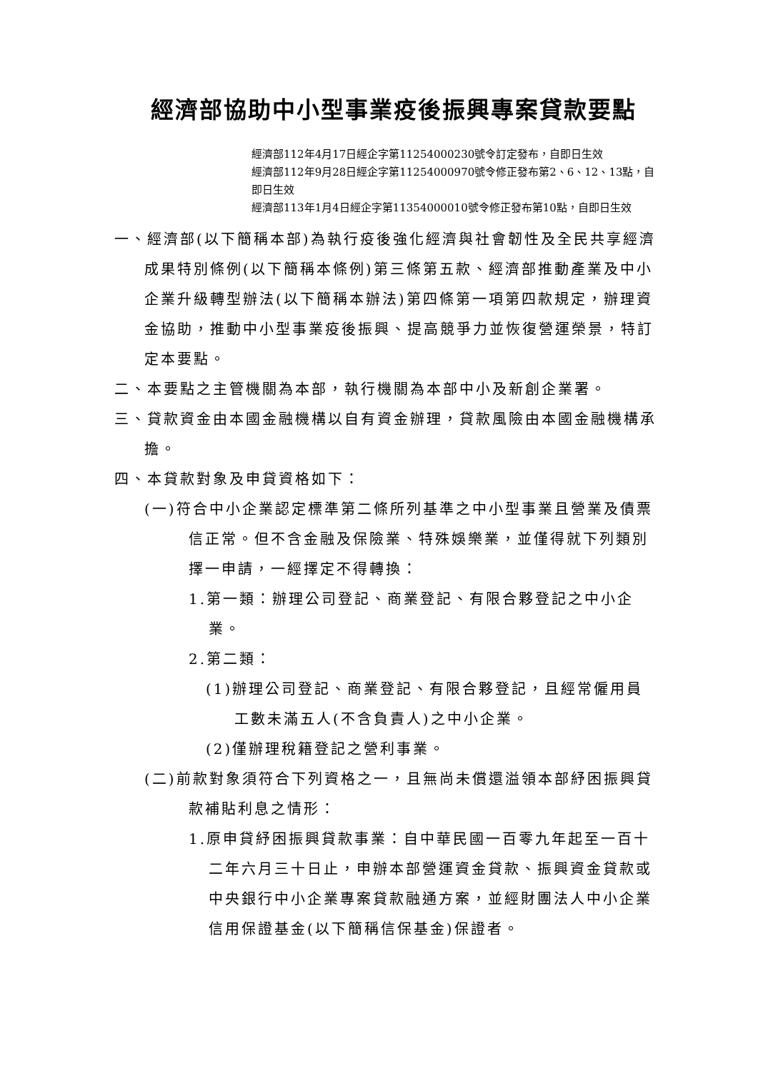經濟部協助中小型事業疫後振興專案貸款要點
經濟部112年4月17日經企字第11254000230號令訂定發布，自即日生效
經濟部112年9月28日經企字第11254000970號令修正發布第2、6、12、13點，自即日生效
經濟部113年1月4日經企字第11354000010號令修正發布第10點，自即日生效
一、經濟部(以下簡稱本部)為執行疫後強化經濟與社會韌性及全民共享經濟成果特別條例(以下簡稱本條例)第三條第五款、經濟部推動產業及中小企業升級轉型辦法(以下簡稱本辦法)第四條第一項第四款規定，辦理資金協助，推動中小型事業疫後振興、提高競爭力並恢復營運榮景，特訂定本要點。
二、本要點之主管機關為本部，執行機關為本部中小及新創企業署。
三、貸款資金由本國金融機構以自有資金辦理，貸款風險由本國金融機構承擔。
四、本貸款對象及申貸資格如下：
(一)符合中小企業認定標準第二條所列基準之中小型事業且營業及債票信正常。但不含金融及保險業、特殊娛樂業，並僅得就下列類別擇一申請，一經擇定不得轉換：
1.第一類：辦理公司登記、商業登記、有限合夥登記之中小企業。
2.第二類：
(1)辦理公司登記、商業登記、有限合夥登記，且經常僱用員工數未滿五人(不含負責人)之中小企業。
(2)僅辦理稅籍登記之營利事業。
(二)前款對象須符合下列資格之一，且無尚未償還溢領本部紓困振興貸款補貼利息之情形：
1.原申貸紓困振興貸款事業：自中華民國一百零九年起至一百十二年六月三十日止，申辦本部營運資金貸款、振興資金貸款或中央銀行中小企業專案貸款融通方案，並經財團法人中小企業信用保證基金(以下簡稱信保基金)保證者。